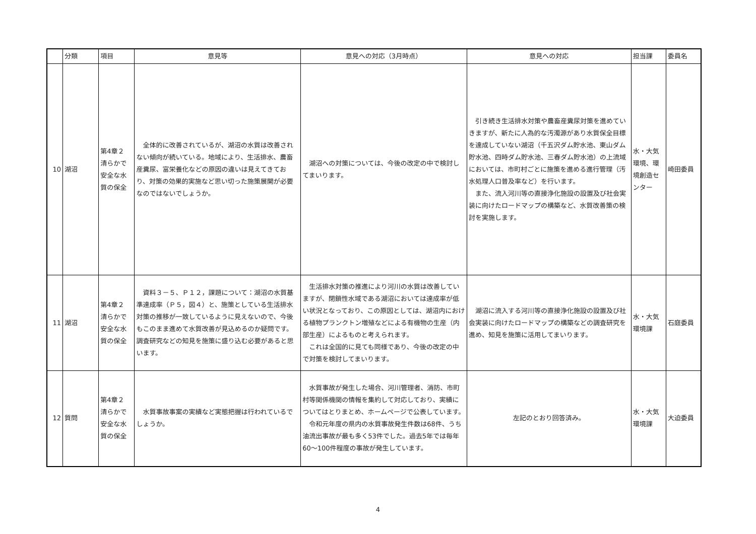| | 分類 | 項目 | 意見等 | 意見への対応（3月時点） | 意見への対応 | 担当課 | 委員名 |
| --- | --- | --- | --- | --- | --- | --- | --- |
| 10 | 湖沼 | 第4章２ 清らかで安全な水質の保全 | 全体的に改善されているが、湖沼の水質は改善されない傾向が続いている。地域により、生活排水、農畜産糞尿、富栄養化などの原因の違いは見えてきており、対策の効果的実施など思い切った施策展開が必要なのではないでしょうか。 | 湖沼への対策については、今後の改定の中で検討してまいります。 | 引き続き生活排水対策や農畜産糞尿対策を進めていきますが、新たに人為的な汚濁源があり水質保全目標を達成していない湖沼（千五沢ダム貯水池、東山ダム貯水池、四時ダム貯水池、三春ダム貯水池）の上流域においては、市町村ごとに施策を進める進行管理（汚水処理人口普及率など）を行います。 また、流入河川等の直接浄化施設の設置及び社会実装に向けたロードマップの構築など、水質改善策の検討を実施します。 | 水・大気環境、環境創造センター | 崎田委員 |
| 11 | 湖沼 | 第4章２ 清らかで安全な水質の保全 | 資料３－５、Ｐ１２，課題について：湖沼の水質基準達成率（Ｐ５，図４）と、施策としている生活排水対策の推移が一致しているように見えないので、今後もこのまま進めて水質改善が見込めるのか疑問です。調査研究などの知見を施策に盛り込む必要があると思います。 | 生活排水対策の推進により河川の水質は改善していますが、閉鎖性水域である湖沼においては達成率が低い状況となっており、この原因としては、湖沼内における植物プランクトン増殖などによる有機物の生産（内部生産）によるものと考えられます。 これは全国的に見ても同様であり、今後の改定の中で対策を検討してまいります。 | 湖沼に流入する河川等の直接浄化施設の設置及び社会実装に向けたロードマップの構築などの調査研究を進め、知見を施策に活用してまいります。 | 水・大気環境課 | 石庭委員 |
| 12 | 質問 | 第4章２ 清らかで安全な水質の保全 | 水質事故事案の実績など実態把握は行われているでしょうか。 | 水質事故が発生した場合、河川管理者、消防、市町村等関係機関の情報を集約して対応しており、実績についてはとりまとめ、ホームページで公表しています。 令和元年度の県内の水質事故発生件数は68件、うち油流出事故が最も多く53件でした。過去5年では毎年60～100件程度の事故が発生しています。 | 左記のとおり回答済み。 | 水・大気環境課 | 大迫委員 |
4